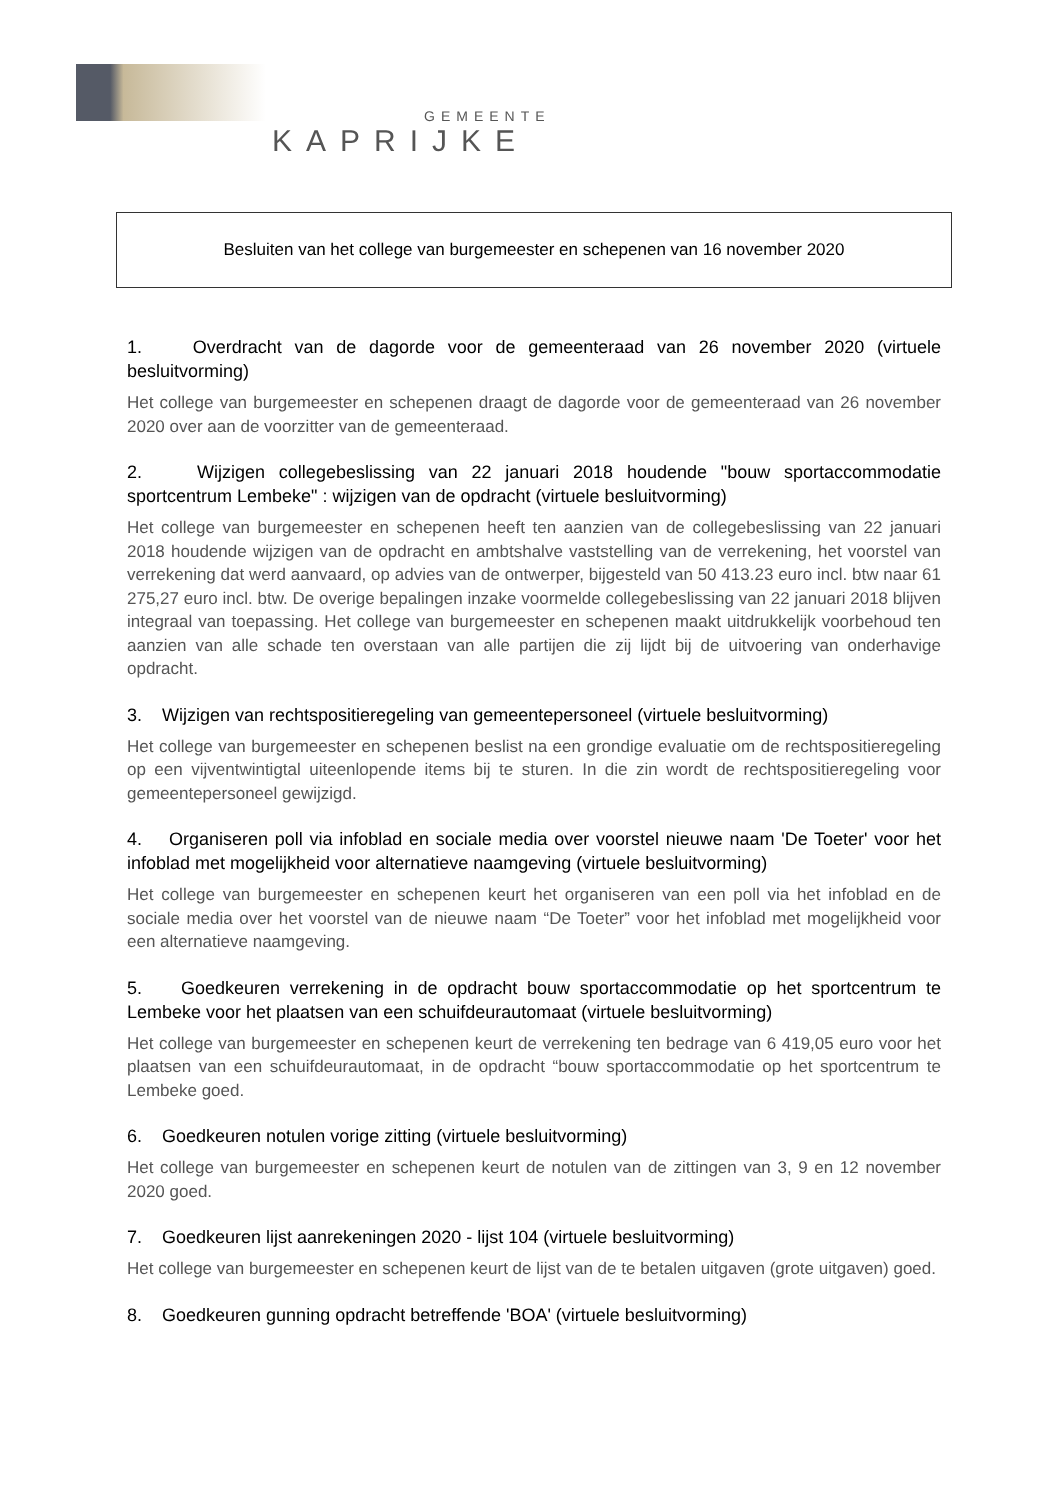GEMEENTE
KAPRIJKE
Besluiten van het college van burgemeester en schepenen van 16 november 2020
1. Overdracht van de dagorde voor de gemeenteraad van 26 november 2020 (virtuele besluitvorming)
Het college van burgemeester en schepenen draagt de dagorde voor de gemeenteraad van 26 november 2020 over aan de voorzitter van de gemeenteraad.
2. Wijzigen collegebeslissing van 22 januari 2018 houdende "bouw sportaccommodatie sportcentrum Lembeke" : wijzigen van de opdracht (virtuele besluitvorming)
Het college van burgemeester en schepenen heeft ten aanzien van de collegebeslissing van 22 januari 2018 houdende wijzigen van de opdracht en ambtshalve vaststelling van de verrekening, het voorstel van verrekening dat werd aanvaard, op advies van de ontwerper, bijgesteld van 50 413.23 euro incl. btw naar 61 275,27 euro incl. btw. De overige bepalingen inzake voormelde collegebeslissing van 22 januari 2018 blijven integraal van toepassing. Het college van burgemeester en schepenen maakt uitdrukkelijk voorbehoud ten aanzien van alle schade ten overstaan van alle partijen die zij lijdt bij de uitvoering van onderhavige opdracht.
3. Wijzigen van rechtspositieregeling van gemeentepersoneel (virtuele besluitvorming)
Het college van burgemeester en schepenen beslist na een grondige evaluatie om de rechtspositieregeling op een vijventwintigtal uiteenlopende items bij te sturen. In die zin wordt de rechtspositieregeling voor gemeentepersoneel gewijzigd.
4. Organiseren poll via infoblad en sociale media over voorstel nieuwe naam 'De Toeter' voor het infoblad met mogelijkheid voor alternatieve naamgeving (virtuele besluitvorming)
Het college van burgemeester en schepenen keurt het organiseren van een poll via het infoblad en de sociale media over het voorstel van de nieuwe naam “De Toeter” voor het infoblad met mogelijkheid voor een alternatieve naamgeving.
5. Goedkeuren verrekening in de opdracht bouw sportaccommodatie op het sportcentrum te Lembeke voor het plaatsen van een schuifdeurautomaat (virtuele besluitvorming)
Het college van burgemeester en schepenen keurt de verrekening ten bedrage van 6 419,05 euro voor het plaatsen van een schuifdeurautomaat, in de opdracht “bouw sportaccommodatie op het sportcentrum te Lembeke goed.
6. Goedkeuren notulen vorige zitting (virtuele besluitvorming)
Het college van burgemeester en schepenen keurt de notulen van de zittingen van 3, 9 en 12 november 2020 goed.
7. Goedkeuren lijst aanrekeningen 2020 - lijst 104 (virtuele besluitvorming)
Het college van burgemeester en schepenen keurt de lijst van de te betalen uitgaven (grote uitgaven) goed.
8. Goedkeuren gunning opdracht betreffende 'BOA' (virtuele besluitvorming)